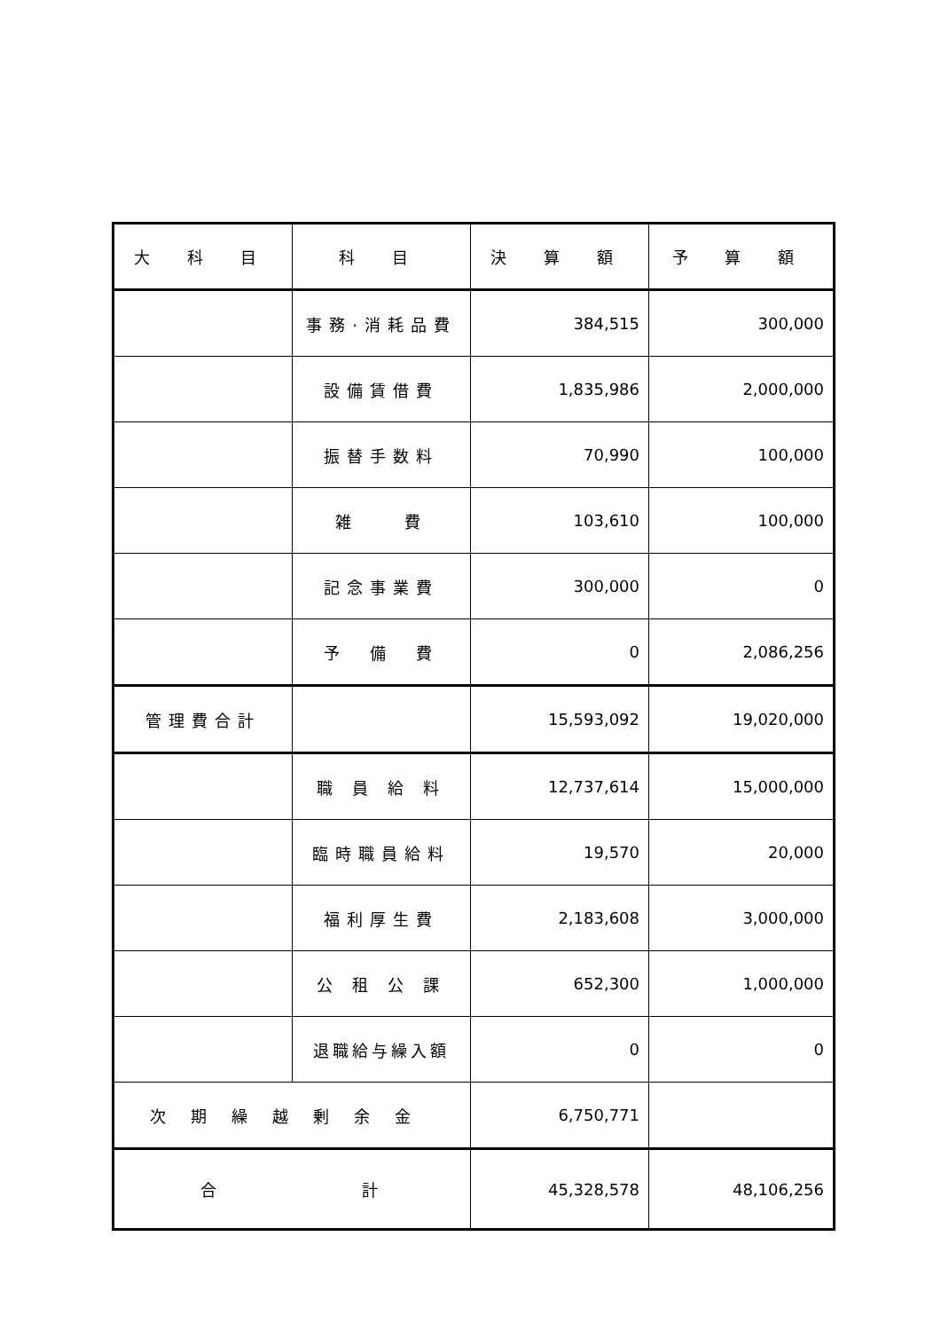| 大 科 目 | 科 目 | 決 算 額 | 予 算 額 |
| --- | --- | --- | --- |
| | 事務·消耗品費 | 384,515 | 300,000 |
| | 設備賃借費 | 1,835,986 | 2,000,000 |
| | 振替手数料 | 70,990 | 100,000 |
| | 雑 費 | 103,610 | 100,000 |
| | 記念事業費 | 300,000 | 0 |
| | 予 備 費 | 0 | 2,086,256 |
| 管理費合計 | | 15,593,092 | 19,020,000 |
| | 職 員 給 料 | 12,737,614 | 15,000,000 |
| | 臨時職員給料 | 19,570 | 20,000 |
| | 福利厚生費 | 2,183,608 | 3,000,000 |
| | 公 租 公 課 | 652,300 | 1,000,000 |
| | 退職給与繰入額 | 0 | 0 |
| 次期繰越剰余金 | | 6,750,771 | |
| 合 計 | | 45,328,578 | 48,106,256 |